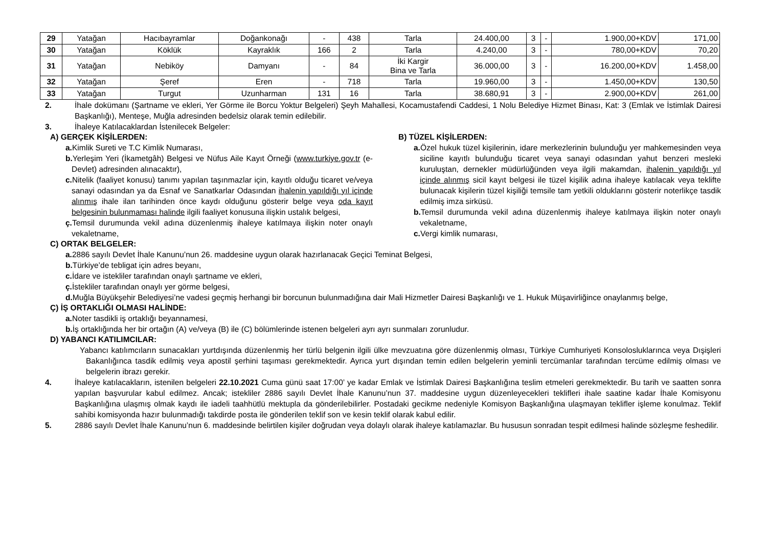| 29 | Yatağan | Hacıbayramlar | Doğankonağı | - | 438 | Tarla | 24.400,00 | 3 | - | 1.900,00+KDV | 171,00 |
| 30 | Yatağan | Köklük | Kayraklık | 166 | 2 | Tarla | 4.240,00 | 3 | - | 780,00+KDV | 70,20 |
| 31 | Yatağan | Nebiköy | Damyanı | - | 84 | İki Kargir Bina ve Tarla | 36.000,00 | 3 | - | 16.200,00+KDV | 1.458,00 |
| 32 | Yatağan | Şeref | Eren | - | 718 | Tarla | 19.960,00 | 3 | - | 1.450,00+KDV | 130,50 |
| 33 | Yatağan | Turgut | Uzunharman | 131 | 16 | Tarla | 38.680,91 | 3 | - | 2.900,00+KDV | 261,00 |
2. İhale dokümanı (Şartname ve ekleri, Yer Görme ile Borcu Yoktur Belgeleri) Şeyh Mahallesi, Kocamustafendi Caddesi, 1 Nolu Belediye Hizmet Binası, Kat: 3 (Emlak ve İstimlak Dairesi Başkanlığı), Menteşe, Muğla adresinden bedelsiz olarak temin edilebilir.
3. İhaleye Katılacaklardan İstenilecek Belgeler:
A) GERÇEK KİŞİLERDEN:
a. Kimlik Sureti ve T.C Kimlik Numarası,
b. Yerleşim Yeri (İkametgâh) Belgesi ve Nüfus Aile Kayıt Örneği (www.turkiye.gov.tr (e-Devlet) adresinden alınacaktır),
c. Nitelik (faaliyet konusu) tanımı yapılan taşınmazlar için, kayıtlı olduğu ticaret ve/veya sanayi odasından ya da Esnaf ve Sanatkarlar Odasından ihalenin yapıldığı yıl içinde alınmış ihale ilan tarihinden önce kaydı olduğunu gösterir belge veya oda kayıt belgesinin bulunmaması halinde ilgili faaliyet konusuna ilişkin ustalık belgesi,
ç. Temsil durumunda vekil adına düzenlenmiş ihaleye katılmaya ilişkin noter onaylı vekaletname,
B) TÜZEL KİŞİLERDEN:
a. Özel hukuk tüzel kişilerinin, idare merkezlerinin bulunduğu yer mahkemesinden veya siciline kayıtlı bulunduğu ticaret veya sanayi odasından yahut benzeri mesleki kuruluştan, dernekler müdürlüğünden veya ilgili makamdan, ihalenin yapıldığı yıl içinde alınmış sicil kayıt belgesi ile tüzel kişilik adına ihaleye katılacak veya teklifte bulunacak kişilerin tüzel kişiliği temsile tam yetkili olduklarını gösterir noterlikçe tasdik edilmiş imza sirküsü.
b. Temsil durumunda vekil adına düzenlenmiş ihaleye katılmaya ilişkin noter onaylı vekaletname,
c. Vergi kimlik numarası,
C) ORTAK BELGELER:
a. 2886 sayılı Devlet İhale Kanunu’nun 26. maddesine uygun olarak hazırlanacak Geçici Teminat Belgesi,
b. Türkiye’de tebligat için adres beyanı,
c. İdare ve istekliler tarafından onaylı şartname ve ekleri,
ç. İstekliler tarafından onaylı yer görme belgesi,
d. Muğla Büyükşehir Belediyesi’ne vadesi geçmiş herhangi bir borcunun bulunmadığına dair Mali Hizmetler Dairesi Başkanlığı ve 1. Hukuk Müşavirliğince onaylanmış belge,
Ç) İŞ ORTAKLIĞI OLMASI HALİNDE:
a. Noter tasdikli iş ortaklığı beyannamesi,
b. İş ortaklığında her bir ortağın (A) ve/veya (B) ile (C) bölümlerinde istenen belgeleri ayrı ayrı sunmaları zorunludur.
D) YABANCI KATILIMCILAR:
Yabancı katılımcıların sunacakları yurtdışında düzenlenmiş her türlü belgenin ilgili ülke mevzuatına göre düzenlenmiş olması, Türkiye Cumhuriyeti Konsolosluklarınca veya Dışişleri Bakanlığınca tasdik edilmiş veya apostil şerhini taşıması gerekmektedir. Ayrıca yurt dışından temin edilen belgelerin yeminli tercümanlar tarafından tercüme edilmiş olması ve belgelerin ibrazı gerekir.
4. İhaleye katılacakların, istenilen belgeleri 22.10.2021 Cuma günü saat 17:00’ ye kadar Emlak ve İstimlak Dairesi Başkanlığına teslim etmeleri gerekmektedir. Bu tarih ve saatten sonra yapılan başvurular kabul edilmez. Ancak; istekliler 2886 sayılı Devlet İhale Kanunu’nun 37. maddesine uygun düzenleyecekleri teklifleri ihale saatine kadar İhale Komisyonu Başkanlığına ulaşmış olmak kaydı ile iadeli taahhütlü mektupla da gönderilebilirler. Postadaki gecikme nedeniyle Komisyon Başkanlığına ulaşmayan teklifler işleme konulmaz. Teklif sahibi komisyonda hazır bulunmadığı takdirde posta ile gönderilen teklif son ve kesin teklif olarak kabul edilir.
5. 2886 sayılı Devlet İhale Kanunu’nun 6. maddesinde belirtilen kişiler doğrudan veya dolaylı olarak ihaleye katılamazlar. Bu hususun sonradan tespit edilmesi halinde sözleşme feshedilir.